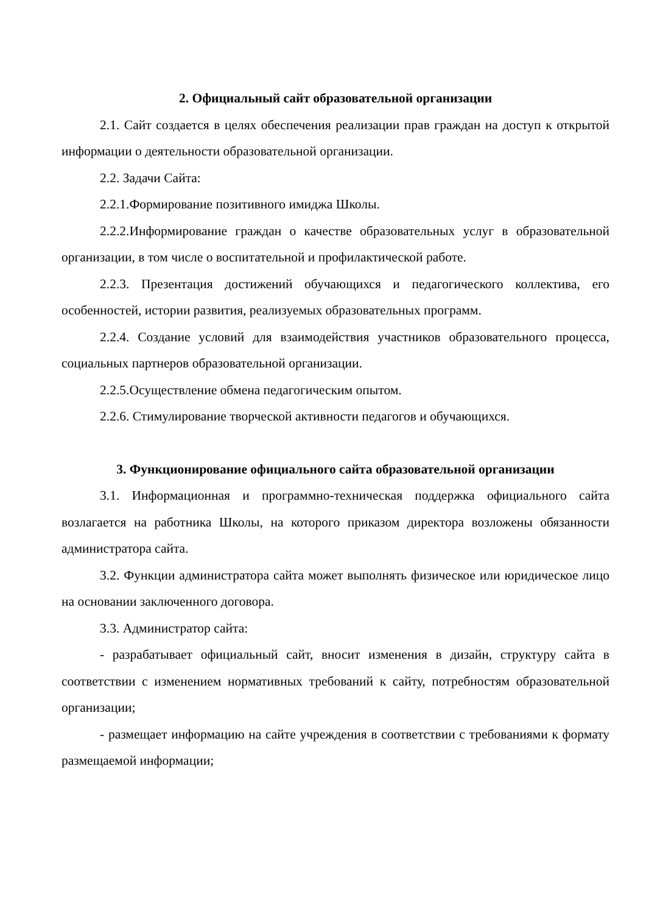2. Официальный сайт образовательной организации
2.1. Сайт создается в целях обеспечения реализации прав граждан на доступ к открытой информации о деятельности образовательной организации.
2.2. Задачи Сайта:
2.2.1.Формирование позитивного имиджа Школы.
2.2.2.Информирование граждан о качестве образовательных услуг в образовательной организации, в том числе о воспитательной и профилактической работе.
2.2.3. Презентация достижений обучающихся и педагогического коллектива, его особенностей, истории развития, реализуемых образовательных программ.
2.2.4. Создание условий для взаимодействия участников образовательного процесса, социальных партнеров образовательной организации.
2.2.5.Осуществление обмена педагогическим опытом.
2.2.6. Стимулирование творческой активности педагогов и обучающихся.
3. Функционирование официального сайта образовательной организации
3.1. Информационная и программно-техническая поддержка официального сайта возлагается на работника Школы, на которого приказом директора возложены обязанности администратора сайта.
3.2. Функции администратора сайта может выполнять физическое или юридическое лицо на основании заключенного договора.
3.3. Администратор сайта:
- разрабатывает официальный сайт, вносит изменения в дизайн, структуру сайта в соответствии с изменением нормативных требований к сайту, потребностям образовательной организации;
- размещает информацию на сайте учреждения в соответствии с требованиями к формату размещаемой информации;